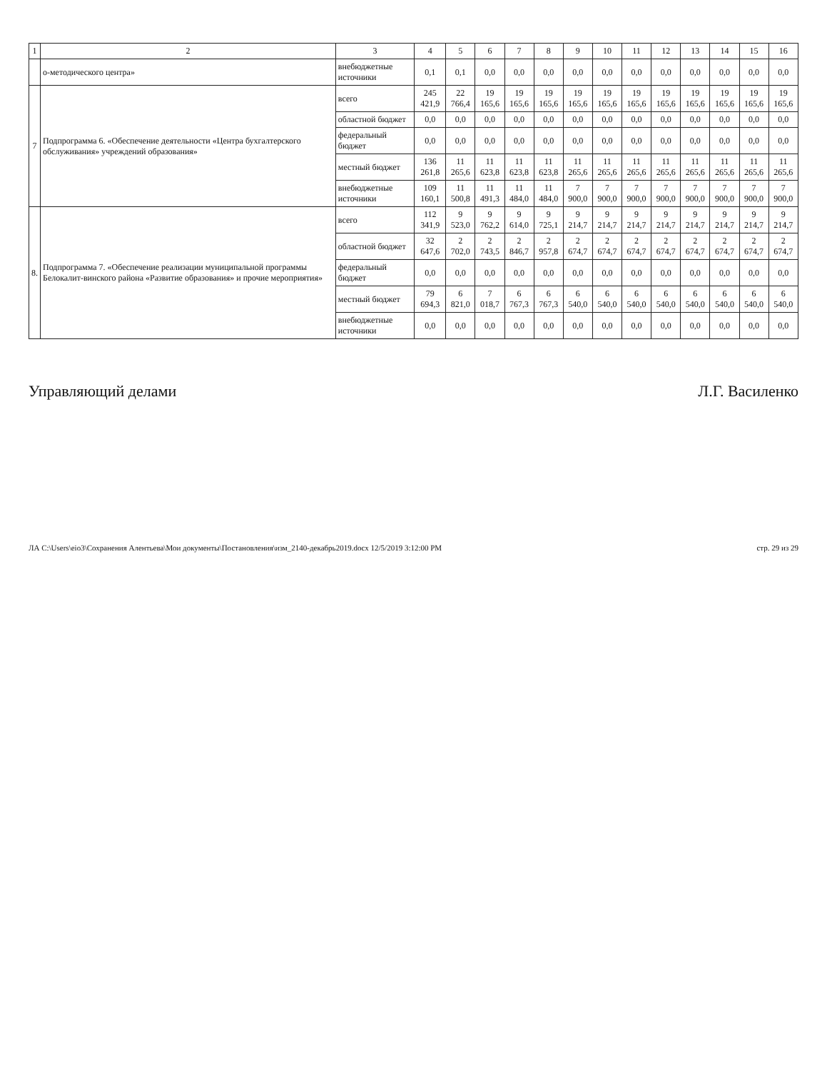| 1 | 2 | 3 | 4 | 5 | 6 | 7 | 8 | 9 | 10 | 11 | 12 | 13 | 14 | 15 | 16 |
| --- | --- | --- | --- | --- | --- | --- | --- | --- | --- | --- | --- | --- | --- | --- | --- |
| | о-методического центра» | внебюджетные источники | 0,1 | 0,1 | 0,0 | 0,0 | 0,0 | 0,0 | 0,0 | 0,0 | 0,0 | 0,0 | 0,0 | 0,0 | 0,0 |
| 7 | Подпрограмма 6. «Обеспечение деятельности «Центра бухгалтерского обслуживания» учреждений образования» | всего | 245 421,9 | 22 766,4 | 19 165,6 | 19 165,6 | 19 165,6 | 19 165,6 | 19 165,6 | 19 165,6 | 19 165,6 | 19 165,6 | 19 165,6 | 19 165,6 | 19 165,6 |
| | | областной бюджет | 0,0 | 0,0 | 0,0 | 0,0 | 0,0 | 0,0 | 0,0 | 0,0 | 0,0 | 0,0 | 0,0 | 0,0 | 0,0 |
| | | федеральный бюджет | 0,0 | 0,0 | 0,0 | 0,0 | 0,0 | 0,0 | 0,0 | 0,0 | 0,0 | 0,0 | 0,0 | 0,0 | 0,0 |
| | | местный бюджет | 136 261,8 | 11 265,6 | 11 623,8 | 11 623,8 | 11 623,8 | 11 265,6 | 11 265,6 | 11 265,6 | 11 265,6 | 11 265,6 | 11 265,6 | 11 265,6 | 11 265,6 |
| | | внебюджетные источники | 109 160,1 | 11 500,8 | 11 491,3 | 11 484,0 | 11 484,0 | 7 900,0 | 7 900,0 | 7 900,0 | 7 900,0 | 7 900,0 | 7 900,0 | 7 900,0 | 7 900,0 |
| 8. | Подпрограмма 7. «Обеспечение реализации муниципальной программы Белокалит-винского района «Развитие образования» и прочие мероприятия» | всего | 112 341,9 | 9 523,0 | 9 762,2 | 9 614,0 | 9 725,1 | 9 214,7 | 9 214,7 | 9 214,7 | 9 214,7 | 9 214,7 | 9 214,7 | 9 214,7 | 9 214,7 |
| | | областной бюджет | 32 647,6 | 2 702,0 | 2 743,5 | 2 846,7 | 2 957,8 | 2 674,7 | 2 674,7 | 2 674,7 | 2 674,7 | 2 674,7 | 2 674,7 | 2 674,7 | 2 674,7 |
| | | федеральный бюджет | 0,0 | 0,0 | 0,0 | 0,0 | 0,0 | 0,0 | 0,0 | 0,0 | 0,0 | 0,0 | 0,0 | 0,0 | 0,0 |
| | | местный бюджет | 79 694,3 | 6 821,0 | 7 018,7 | 6 767,3 | 6 767,3 | 6 540,0 | 6 540,0 | 6 540,0 | 6 540,0 | 6 540,0 | 6 540,0 | 6 540,0 | 6 540,0 |
| | | внебюджетные источники | 0,0 | 0,0 | 0,0 | 0,0 | 0,0 | 0,0 | 0,0 | 0,0 | 0,0 | 0,0 | 0,0 | 0,0 | 0,0 |
Управляющий делами Л.Г. Василенко
ЛА C:\Users\eio3\Сохранения Алентьева\Мои документы\Постановления\изм_2140-декабрь2019.docx 12/5/2019 3:12:00 PM стр. 29 из 29